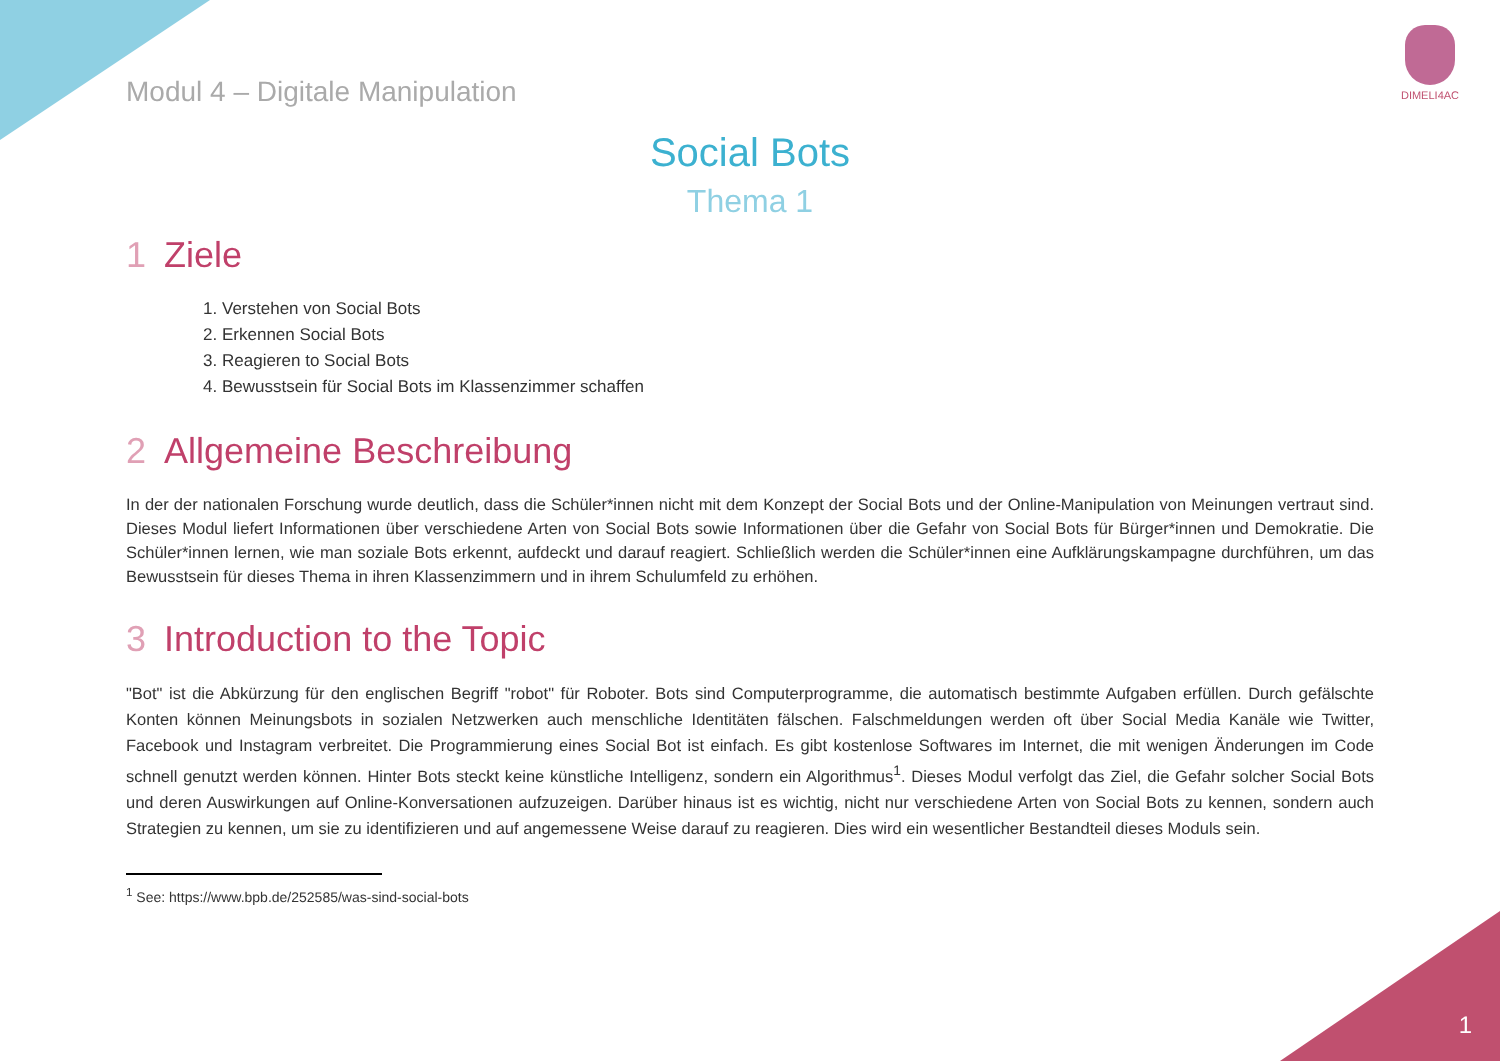Modul 4 – Digitale Manipulation
DIMELI4AC
Social Bots
Thema 1
1 Ziele
1. Verstehen von Social Bots
2. Erkennen Social Bots
3. Reagieren to Social Bots
4. Bewusstsein für Social Bots im Klassenzimmer schaffen
2 Allgemeine Beschreibung
In der der nationalen Forschung wurde deutlich, dass die Schüler*innen nicht mit dem Konzept der Social Bots und der Online-Manipulation von Meinungen vertraut sind. Dieses Modul liefert Informationen über verschiedene Arten von Social Bots sowie Informationen über die Gefahr von Social Bots für Bürger*innen und Demokratie. Die Schüler*innen lernen, wie man soziale Bots erkennt, aufdeckt und darauf reagiert. Schließlich werden die Schüler*innen eine Aufklärungskampagne durchführen, um das Bewusstsein für dieses Thema in ihren Klassenzimmern und in ihrem Schulumfeld zu erhöhen.
3 Introduction to the Topic
"Bot" ist die Abkürzung für den englischen Begriff "robot" für Roboter. Bots sind Computerprogramme, die automatisch bestimmte Aufgaben erfüllen. Durch gefälschte Konten können Meinungsbots in sozialen Netzwerken auch menschliche Identitäten fälschen. Falschmeldungen werden oft über Social Media Kanäle wie Twitter, Facebook und Instagram verbreitet. Die Programmierung eines Social Bot ist einfach. Es gibt kostenlose Softwares im Internet, die mit wenigen Änderungen im Code schnell genutzt werden können. Hinter Bots steckt keine künstliche Intelligenz, sondern ein Algorithmus<sup>1</sup>. Dieses Modul verfolgt das Ziel, die Gefahr solcher Social Bots und deren Auswirkungen auf Online-Konversationen aufzuzeigen. Darüber hinaus ist es wichtig, nicht nur verschiedene Arten von Social Bots zu kennen, sondern auch Strategien zu kennen, um sie zu identifizieren und auf angemessene Weise darauf zu reagieren. Dies wird ein wesentlicher Bestandteil dieses Moduls sein.
<sup>1</sup> See: https://www.bpb.de/252585/was-sind-social-bots
1